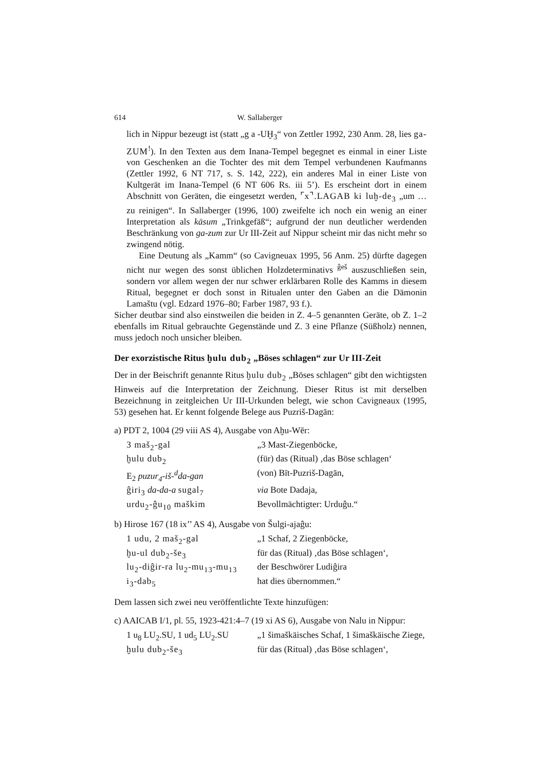614 W. Sallaberger
lich in Nippur bezeugt ist (statt „g a -UḪ<sub>3</sub>“ von Zettler 1992, 230 Anm. 28, lies ga-ZUM<sup>!</sup>). In den Texten aus dem Inana-Tempel begegnet es einmal in einer Liste von Geschenken an die Tochter des mit dem Tempel verbundenen Kaufmanns (Zettler 1992, 6 NT 717, s. S. 142, 222), ein anderes Mal in einer Liste von Kultgerät im Inana-Tempel (6 NT 606 Rs. iii 5’). Es erscheint dort in einem Abschnitt von Geräten, die eingesetzt werden, ⌜x⌝.LAGAB ki luḫ-de<sub>3</sub> „um … zu reinigen“. In Sallaberger (1996, 100) zweifelte ich noch ein wenig an einer Interpretation als kāsum „Trinkgefäß“; aufgrund der nun deutlicher werdenden Beschränkung von ga-zum zur Ur III-Zeit auf Nippur scheint mir das nicht mehr so zwingend nötig.
Eine Deutung als „Kamm“ (so Cavigneuax 1995, 56 Anm. 25) dürfte dagegen nicht nur wegen des sonst üblichen Holzdeterminativs <sup>ĝeš</sup> auszuschließen sein, sondern vor allem wegen der nur schwer erklärbaren Rolle des Kamms in diesem Ritual, begegnet er doch sonst in Ritualen unter den Gaben an die Dämonin Lamaštu (vgl. Edzard 1976–80; Farber 1987, 93 f.).
Sicher deutbar sind also einstweilen die beiden in Z. 4–5 genannten Geräte, ob Z. 1–2 ebenfalls im Ritual gebrauchte Gegenstände und Z. 3 eine Pflanze (Süßholz) nennen, muss jedoch noch unsicher bleiben.
Der exorzistische Ritus ḫulu dub<sub>2</sub> „Böses schlagen“ zur Ur III-Zeit
Der in der Beischrift genannte Ritus ḫulu dub<sub>2</sub> „Böses schlagen“ gibt den wichtigsten Hinweis auf die Interpretation der Zeichnung. Dieser Ritus ist mit derselben Bezeichnung in zeitgleichen Ur III-Urkunden belegt, wie schon Cavigneaux (1995, 53) gesehen hat. Er kennt folgende Belege aus Puzriš-Dagān:
a) PDT 2, 1004 (29 viii AS 4), Ausgabe von Aḫu-Wēr:
| 3 maš<sub>2</sub>-gal | „3 Mast-Ziegenböcke, |
| ḫulu dub<sub>2</sub> | (für) das (Ritual) ‚das Böse schlagen‘ |
| E<sub>2</sub> puzur<sub>4</sub>-iš-<sup>d</sup>da-gan | (von) Bīt-Puzriš-Dagān, |
| ĝiri<sub>3</sub> da-da-a sugal<sub>7</sub> | via Bote Dadaja, |
| urdu<sub>2</sub>-ĝu<sub>10</sub> maškim | Bevollmächtigter: Urduĝu.“ |
b) Hirose 167 (18 ix’’ AS 4), Ausgabe von Šulgi-ajaĝu:
| 1 udu, 2 maš<sub>2</sub>-gal | „1 Schaf, 2 Ziegenböcke, |
| ḫu-ul dub<sub>2</sub>-še<sub>3</sub> | für das (Ritual) ‚das Böse schlagen‘, |
| lu<sub>2</sub>-diĝir-ra lu<sub>2</sub>-mu<sub>13</sub>-mu<sub>13</sub> | der Beschwörer Ludiĝira |
| i<sub>3</sub>-dab<sub>5</sub> | hat dies übernommen.“ |
Dem lassen sich zwei neu veröffentlichte Texte hinzufügen:
c) AAICAB I/1, pl. 55, 1923-421:4–7 (19 xi AS 6), Ausgabe von Nalu in Nippur:
| 1 u<sub>8</sub> LU<sub>2</sub>.SU, 1 ud<sub>5</sub> LU<sub>2</sub>.SU | „1 šimaškäisches Schaf, 1 šimaškäische Ziege, |
| ḫulu dub<sub>2</sub>-še<sub>3</sub> | für das (Ritual) ‚das Böse schlagen‘, |